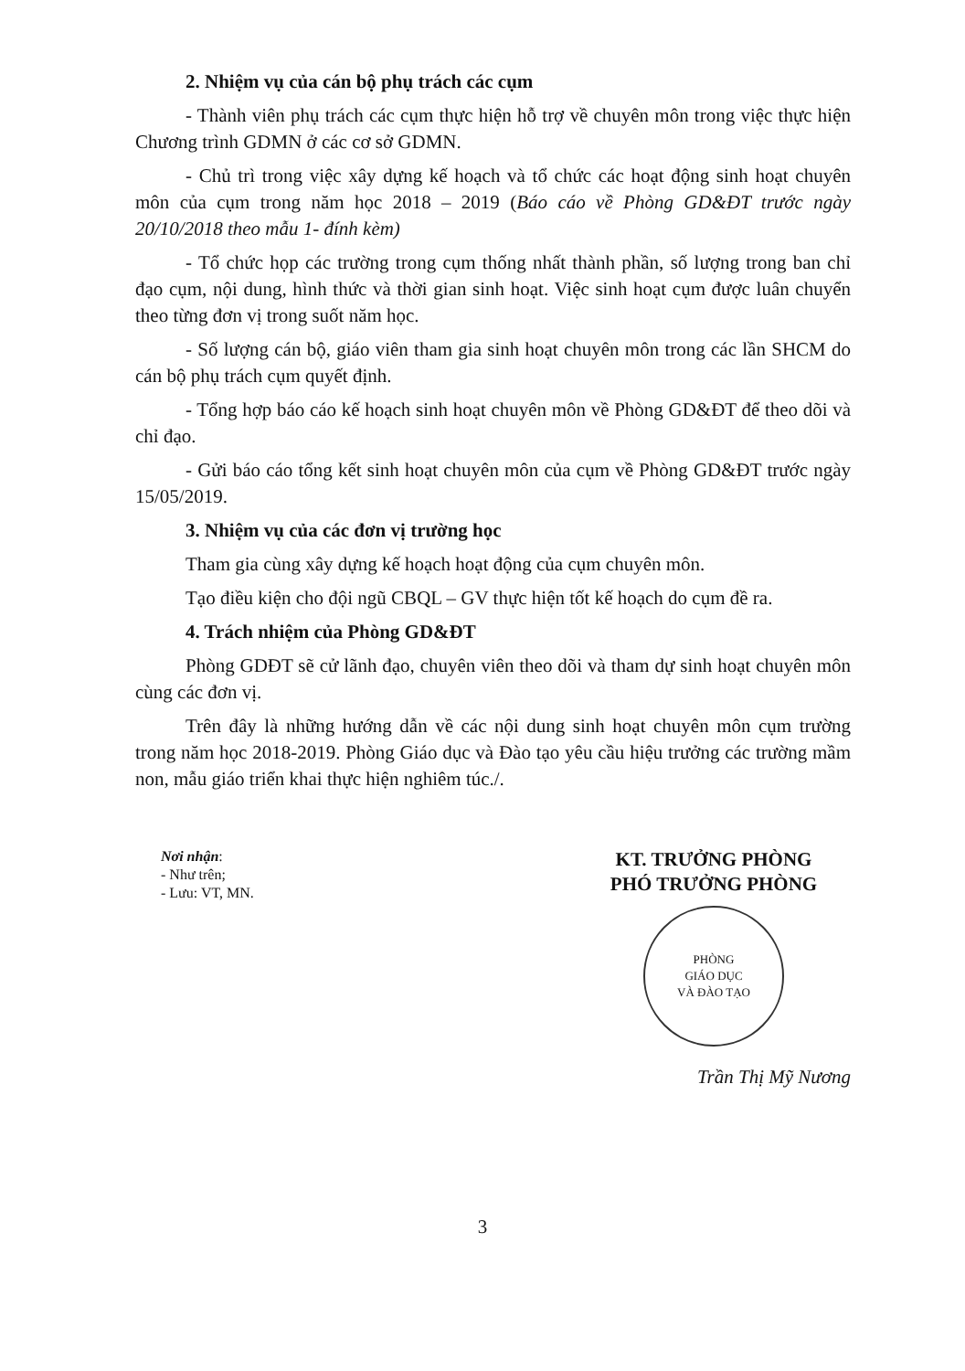2. Nhiệm vụ của cán bộ phụ trách các cụm
- Thành viên phụ trách các cụm thực hiện hỗ trợ về chuyên môn trong việc thực hiện Chương trình GDMN ở các cơ sở GDMN.
- Chủ trì trong việc xây dựng kế hoạch và tổ chức các hoạt động sinh hoạt chuyên môn của cụm trong năm học 2018 – 2019 (Báo cáo về Phòng GD&ĐT trước ngày 20/10/2018 theo mẫu 1- đính kèm)
- Tổ chức họp các trường trong cụm thống nhất thành phần, số lượng trong ban chỉ đạo cụm, nội dung, hình thức và thời gian sinh hoạt. Việc sinh hoạt cụm được luân chuyển theo từng đơn vị trong suốt năm học.
- Số lượng cán bộ, giáo viên tham gia sinh hoạt chuyên môn trong các lần SHCM do cán bộ phụ trách cụm quyết định.
- Tổng hợp báo cáo kế hoạch sinh hoạt chuyên môn về Phòng GD&ĐT để theo dõi và chỉ đạo.
- Gửi báo cáo tổng kết sinh hoạt chuyên môn của cụm về Phòng GD&ĐT trước ngày 15/05/2019.
3. Nhiệm vụ của các đơn vị trường học
Tham gia cùng xây dựng kế hoạch hoạt động của cụm chuyên môn.
Tạo điều kiện cho đội ngũ CBQL – GV thực hiện tốt kế hoạch do cụm đề ra.
4. Trách nhiệm của Phòng GD&ĐT
Phòng GDĐT sẽ cử lãnh đạo, chuyên viên theo dõi và tham dự sinh hoạt chuyên môn cùng các đơn vị.
Trên đây là những hướng dẫn về các nội dung sinh hoạt chuyên môn cụm trường trong năm học 2018-2019. Phòng Giáo dục và Đào tạo yêu cầu hiệu trưởng các trường mầm non, mẫu giáo triển khai thực hiện nghiêm túc./.
Nơi nhận:
- Như trên;
- Lưu: VT, MN.
KT. TRƯỞNG PHÒNG
PHÓ TRƯỞNG PHÒNG
PHÒNG
GIÁO DỤC
VÀ ĐÀO TẠO
Trần Thị Mỹ Nương
3